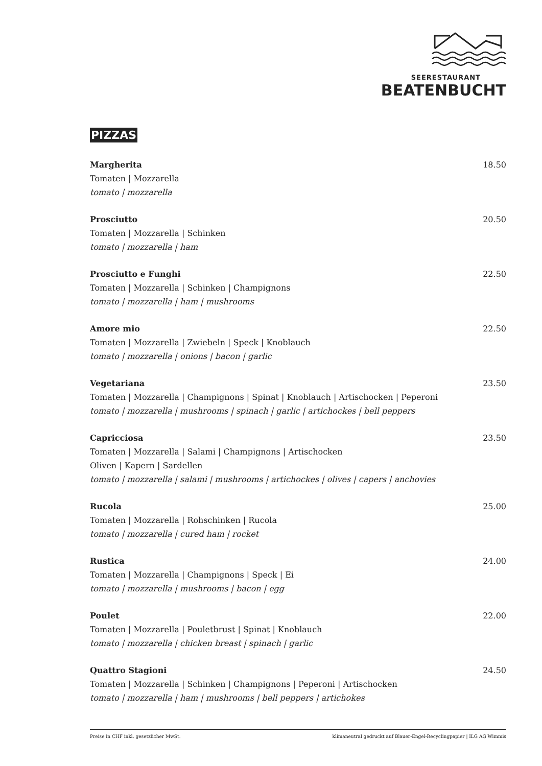SEERESTAURANT
BEATENBUCHT
PIZZAS
Margherita 18.50
Tomaten | Mozzarella
tomato | mozzarella
Prosciutto 20.50
Tomaten | Mozzarella | Schinken
tomato | mozzarella | ham
Prosciutto e Funghi 22.50
Tomaten | Mozzarella | Schinken | Champignons
tomato | mozzarella | ham | mushrooms
Amore mio 22.50
Tomaten | Mozzarella | Zwiebeln | Speck | Knoblauch
tomato | mozzarella | onions | bacon | garlic
Vegetariana 23.50
Tomaten | Mozzarella | Champignons | Spinat | Knoblauch | Artischocken | Peperoni
tomato | mozzarella | mushrooms | spinach | garlic | artichockes | bell peppers
Capricciosa 23.50
Tomaten | Mozzarella | Salami | Champignons | Artischocken
Oliven | Kapern | Sardellen
tomato | mozzarella | salami | mushrooms | artichockes | olives | capers | anchovies
Rucola 25.00
Tomaten | Mozzarella | Rohschinken | Rucola
tomato | mozzarella | cured ham | rocket
Rustica 24.00
Tomaten | Mozzarella | Champignons | Speck | Ei
tomato | mozzarella | mushrooms | bacon | egg
Poulet 22.00
Tomaten | Mozzarella | Pouletbrust | Spinat | Knoblauch
tomato | mozzarella | chicken breast | spinach | garlic
Quattro Stagioni 24.50
Tomaten | Mozzarella | Schinken | Champignons | Peperoni | Artischocken
tomato | mozzarella | ham | mushrooms | bell peppers | artichokes
Preise in CHF inkl. gesetzlicher MwSt. klimaneutral gedruckt auf Blauer-Engel-Recyclingpapier | ILG AG Wimmis